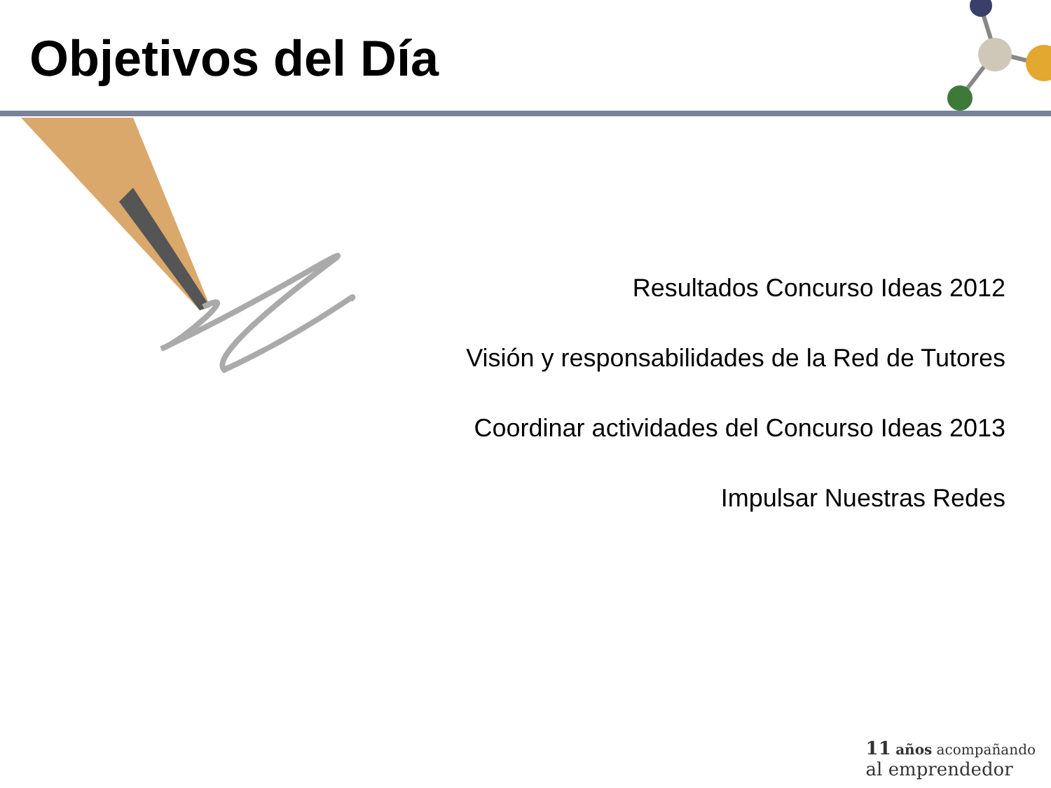Objetivos del Día
Resultados Concurso Ideas 2012
Visión y responsabilidades de la Red de Tutores
Coordinar actividades del Concurso Ideas 2013
Impulsar Nuestras Redes
11 años acompañando
al emprendedor